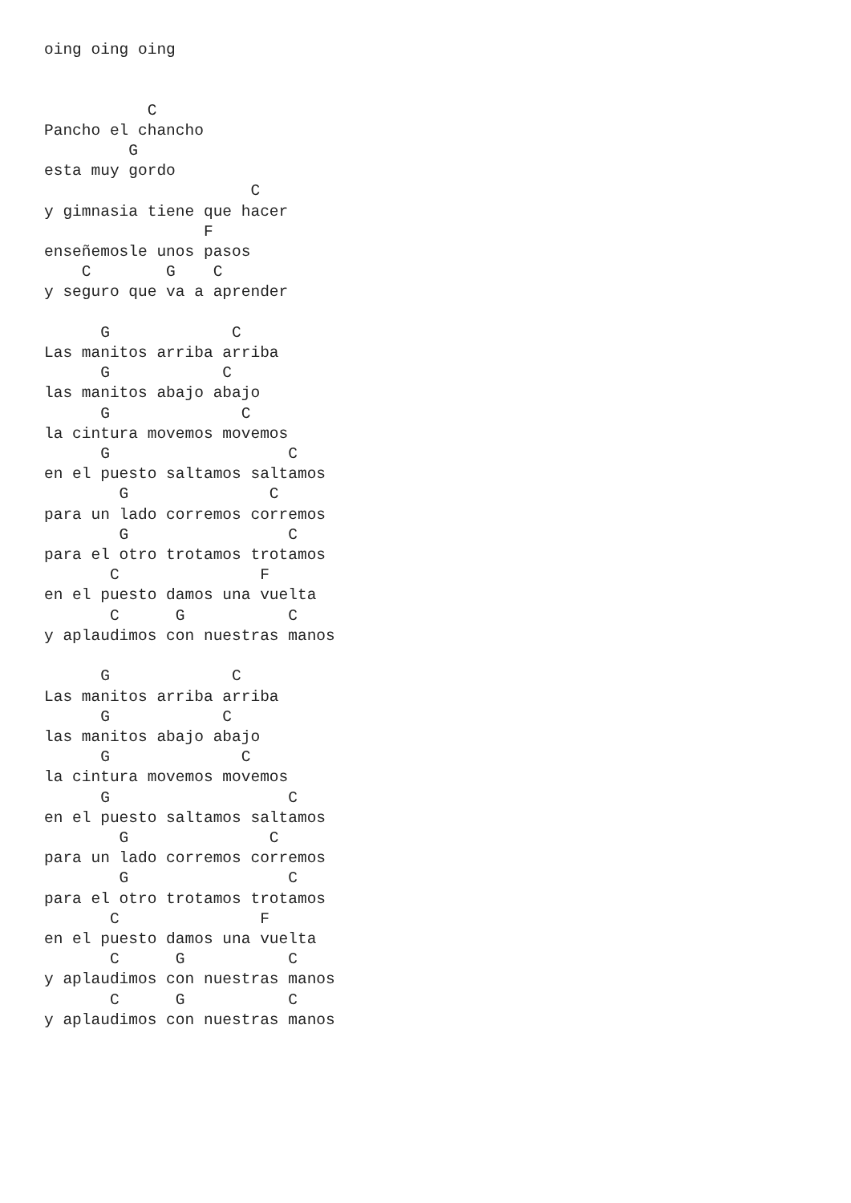oing oing oing


           C
Pancho el chancho
         G
esta muy gordo
                      C
y gimnasia tiene que hacer
                 F
enseñemosle unos pasos
    C        G    C
y seguro que va a aprender

      G             C
Las manitos arriba arriba
      G            C
las manitos abajo abajo
      G              C
la cintura movemos movemos
      G                   C
en el puesto saltamos saltamos
        G               C
para un lado corremos corremos
        G                 C
para el otro trotamos trotamos
       C               F
en el puesto damos una vuelta
       C      G           C
y aplaudimos con nuestras manos

      G             C
Las manitos arriba arriba
      G            C
las manitos abajo abajo
      G              C
la cintura movemos movemos
      G                   C
en el puesto saltamos saltamos
        G               C
para un lado corremos corremos
        G                 C
para el otro trotamos trotamos
       C               F
en el puesto damos una vuelta
       C      G           C
y aplaudimos con nuestras manos
       C      G           C
y aplaudimos con nuestras manos